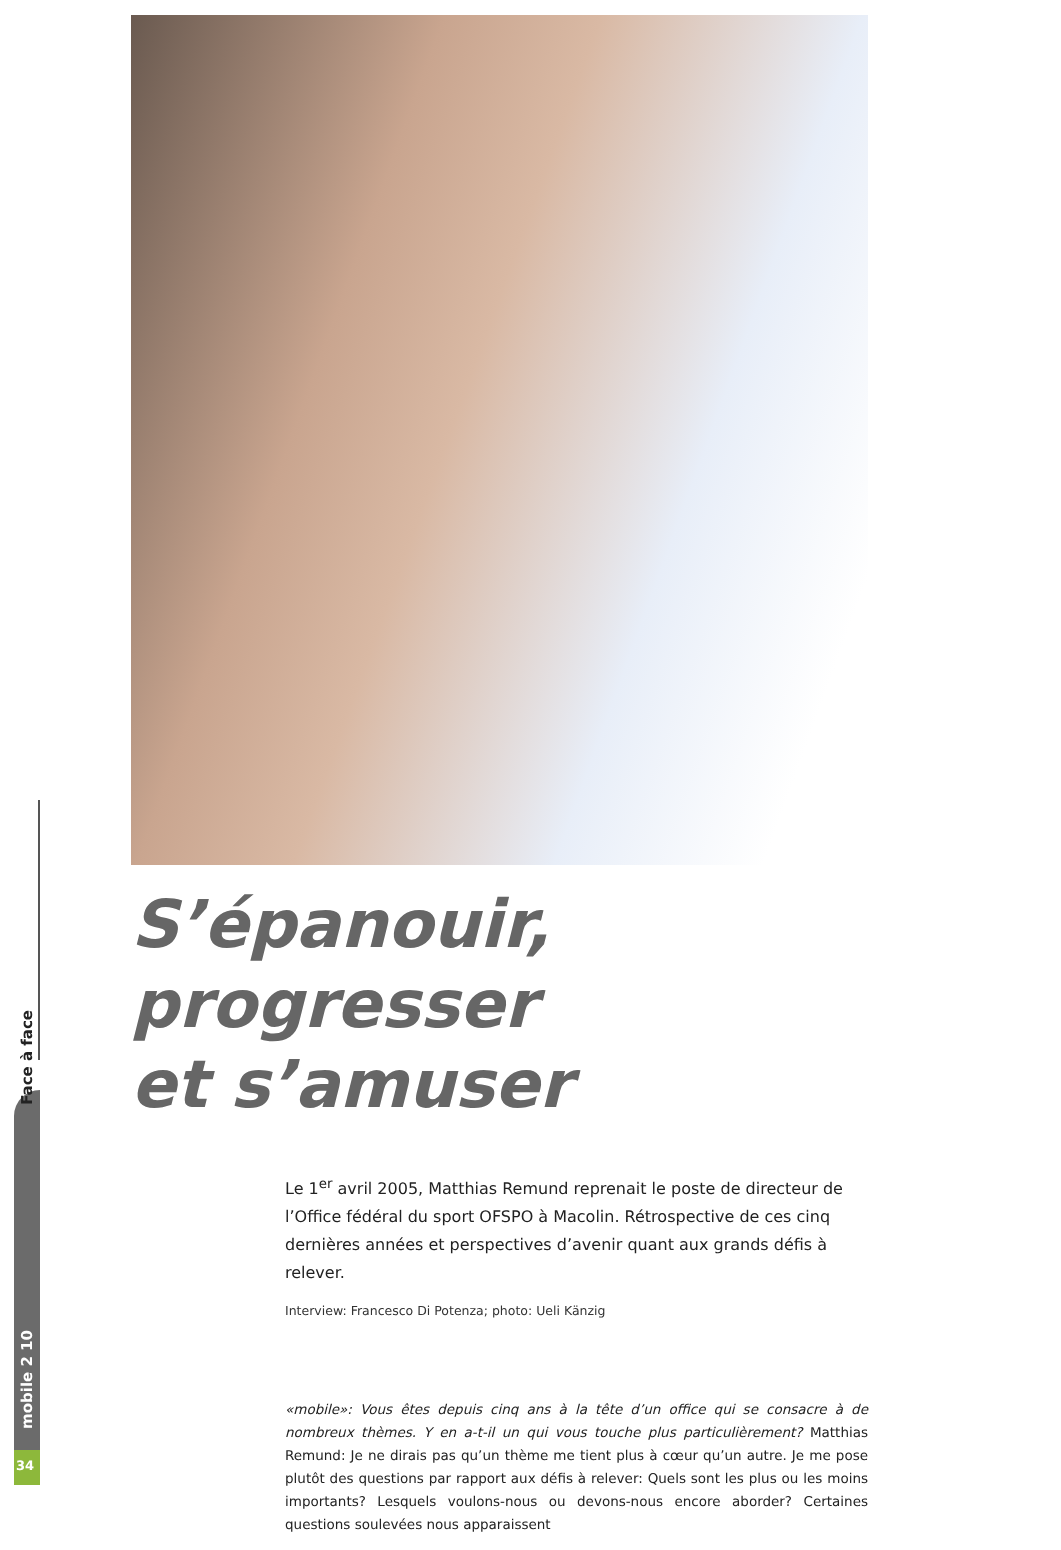Face à face
mobile 2 10
34
S’épanouir, progresser
et s’amuser
Le 1<sup>er</sup> avril 2005, Matthias Remund reprenait le poste de directeur de l’Office fédéral du sport OFSPO à Macolin. Rétrospective de ces cinq dernières années et perspectives d’avenir quant aux grands défis à relever.
Interview: Francesco Di Potenza; photo: Ueli Känzig
«mobile»: Vous êtes depuis cinq ans à la tête d’un office qui se consacre à de nombreux thèmes. Y en a-t-il un qui vous touche plus particulièrement? Matthias Remund: Je ne dirais pas qu’un thème me tient plus à cœur qu’un autre. Je me pose plutôt des questions par rapport aux défis à relever: Quels sont les plus ou les moins importants? Lesquels voulons-nous ou devons-nous encore aborder? Certaines questions soulevées nous apparaissent